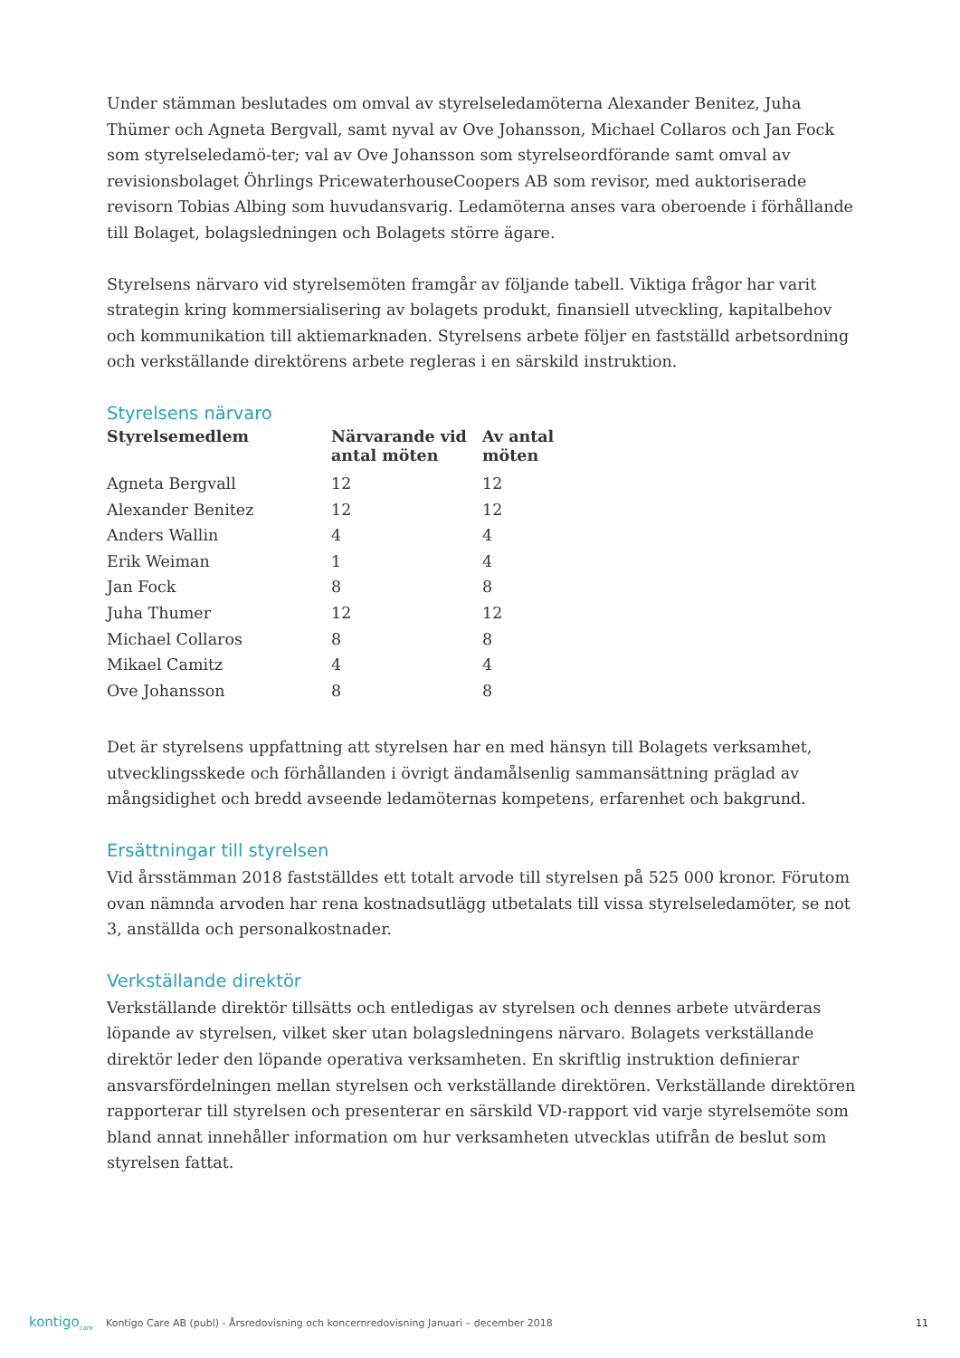Under stämman beslutades om omval av styrelseledamöterna Alexander Benitez, Juha Thümer och Agneta Bergvall, samt nyval av Ove Johansson, Michael Collaros och Jan Fock som styrelseledamö-ter; val av Ove Johansson som styrelseordförande samt omval av revisionsbolaget Öhrlings PricewaterhouseCoopers AB som revisor, med auktoriserade revisorn Tobias Albing som huvudansvarig. Ledamöterna anses vara oberoende i förhållande till Bolaget, bolagsledningen och Bolagets större ägare.
Styrelsens närvaro vid styrelsemöten framgår av följande tabell. Viktiga frågor har varit strategin kring kommersialisering av bolagets produkt, finansiell utveckling, kapitalbehov och kommunikation till aktiemarknaden. Styrelsens arbete följer en fastställd arbetsordning och verkställande direktörens arbete regleras i en särskild instruktion.
Styrelsens närvaro
| Styrelsemedlem | Närvarande vid antal möten | Av antal möten |
| --- | --- | --- |
| Agneta Bergvall | 12 | 12 |
| Alexander Benitez | 12 | 12 |
| Anders Wallin | 4 | 4 |
| Erik Weiman | 1 | 4 |
| Jan Fock | 8 | 8 |
| Juha Thumer | 12 | 12 |
| Michael Collaros | 8 | 8 |
| Mikael Camitz | 4 | 4 |
| Ove Johansson | 8 | 8 |
Det är styrelsens uppfattning att styrelsen har en med hänsyn till Bolagets verksamhet, utvecklingsskede och förhållanden i övrigt ändamålsenlig sammansättning präglad av mångsidighet och bredd avseende ledamöternas kompetens, erfarenhet och bakgrund.
Ersättningar till styrelsen
Vid årsstämman 2018 fastställdes ett totalt arvode till styrelsen på 525 000 kronor. Förutom ovan nämnda arvoden har rena kostnadsutlägg utbetalats till vissa styrelseledamöter, se not 3, anställda och personalkostnader.
Verkställande direktör
Verkställande direktör tillsätts och entledigas av styrelsen och dennes arbete utvärderas löpande av styrelsen, vilket sker utan bolagsledningens närvaro. Bolagets verkställande direktör leder den löpande operativa verksamheten. En skriftlig instruktion definierar ansvarsfördelningen mellan styrelsen och verkställande direktören. Verkställande direktören rapporterar till styrelsen och presenterar en särskild VD-rapport vid varje styrelsemöte som bland annat innehåller information om hur verksamheten utvecklas utifrån de beslut som styrelsen fattat.
kontigo<sub>care</sub> Kontigo Care AB (publ) - Årsredovisning och koncernredovisning Januari – december 2018 11